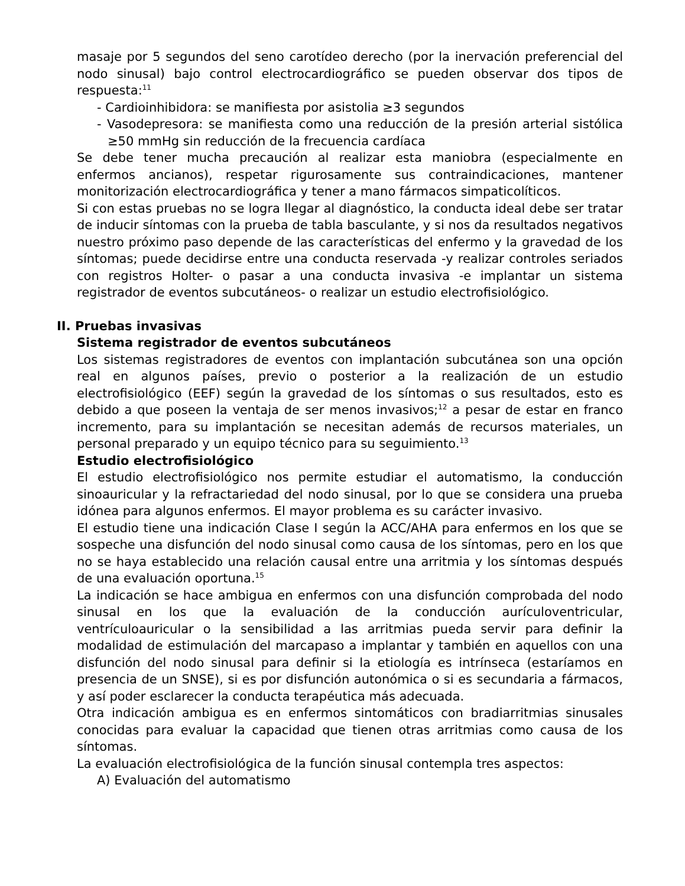masaje por 5 segundos del seno carotídeo derecho (por la inervación preferencial del nodo sinusal) bajo control electrocardiográfico se pueden observar dos tipos de respuesta:<sup>11</sup>
- Cardioinhibidora: se manifiesta por asistolia ≥3 segundos
- Vasodepresora: se manifiesta como una reducción de la presión arterial sistólica ≥50 mmHg sin reducción de la frecuencia cardíaca
Se debe tener mucha precaución al realizar esta maniobra (especialmente en enfermos ancianos), respetar rigurosamente sus contraindicaciones, mantener monitorización electrocardiográfica y tener a mano fármacos simpaticolíticos.
Si con estas pruebas no se logra llegar al diagnóstico, la conducta ideal debe ser tratar de inducir síntomas con la prueba de tabla basculante, y si nos da resultados negativos nuestro próximo paso depende de las características del enfermo y la gravedad de los síntomas; puede decidirse entre una conducta reservada -y realizar controles seriados con registros Holter- o pasar a una conducta invasiva -e implantar un sistema registrador de eventos subcutáneos- o realizar un estudio electrofisiológico.
II. Pruebas invasivas
Sistema registrador de eventos subcutáneos
Los sistemas registradores de eventos con implantación subcutánea son una opción real en algunos países, previo o posterior a la realización de un estudio electrofisiológico (EEF) según la gravedad de los síntomas o sus resultados, esto es debido a que poseen la ventaja de ser menos invasivos;<sup>12</sup> a pesar de estar en franco incremento, para su implantación se necesitan además de recursos materiales, un personal preparado y un equipo técnico para su seguimiento.<sup>13</sup>
Estudio electrofisiológico
El estudio electrofisiológico nos permite estudiar el automatismo, la conducción sinoauricular y la refractariedad del nodo sinusal, por lo que se considera una prueba idónea para algunos enfermos. El mayor problema es su carácter invasivo.
El estudio tiene una indicación Clase I según la ACC/AHA para enfermos en los que se sospeche una disfunción del nodo sinusal como causa de los síntomas, pero en los que no se haya establecido una relación causal entre una arritmia y los síntomas después de una evaluación oportuna.<sup>15</sup>
La indicación se hace ambigua en enfermos con una disfunción comprobada del nodo sinusal en los que la evaluación de la conducción aurículoventricular, ventrículoauricular o la sensibilidad a las arritmias pueda servir para definir la modalidad de estimulación del marcapaso a implantar y también en aquellos con una disfunción del nodo sinusal para definir si la etiología es intrínseca (estaríamos en presencia de un SNSE), si es por disfunción autonómica o si es secundaria a fármacos, y así poder esclarecer la conducta terapéutica más adecuada.
Otra indicación ambigua es en enfermos sintomáticos con bradiarritmias sinusales conocidas para evaluar la capacidad que tienen otras arritmias como causa de los síntomas.
La evaluación electrofisiológica de la función sinusal contempla tres aspectos:
A) Evaluación del automatismo